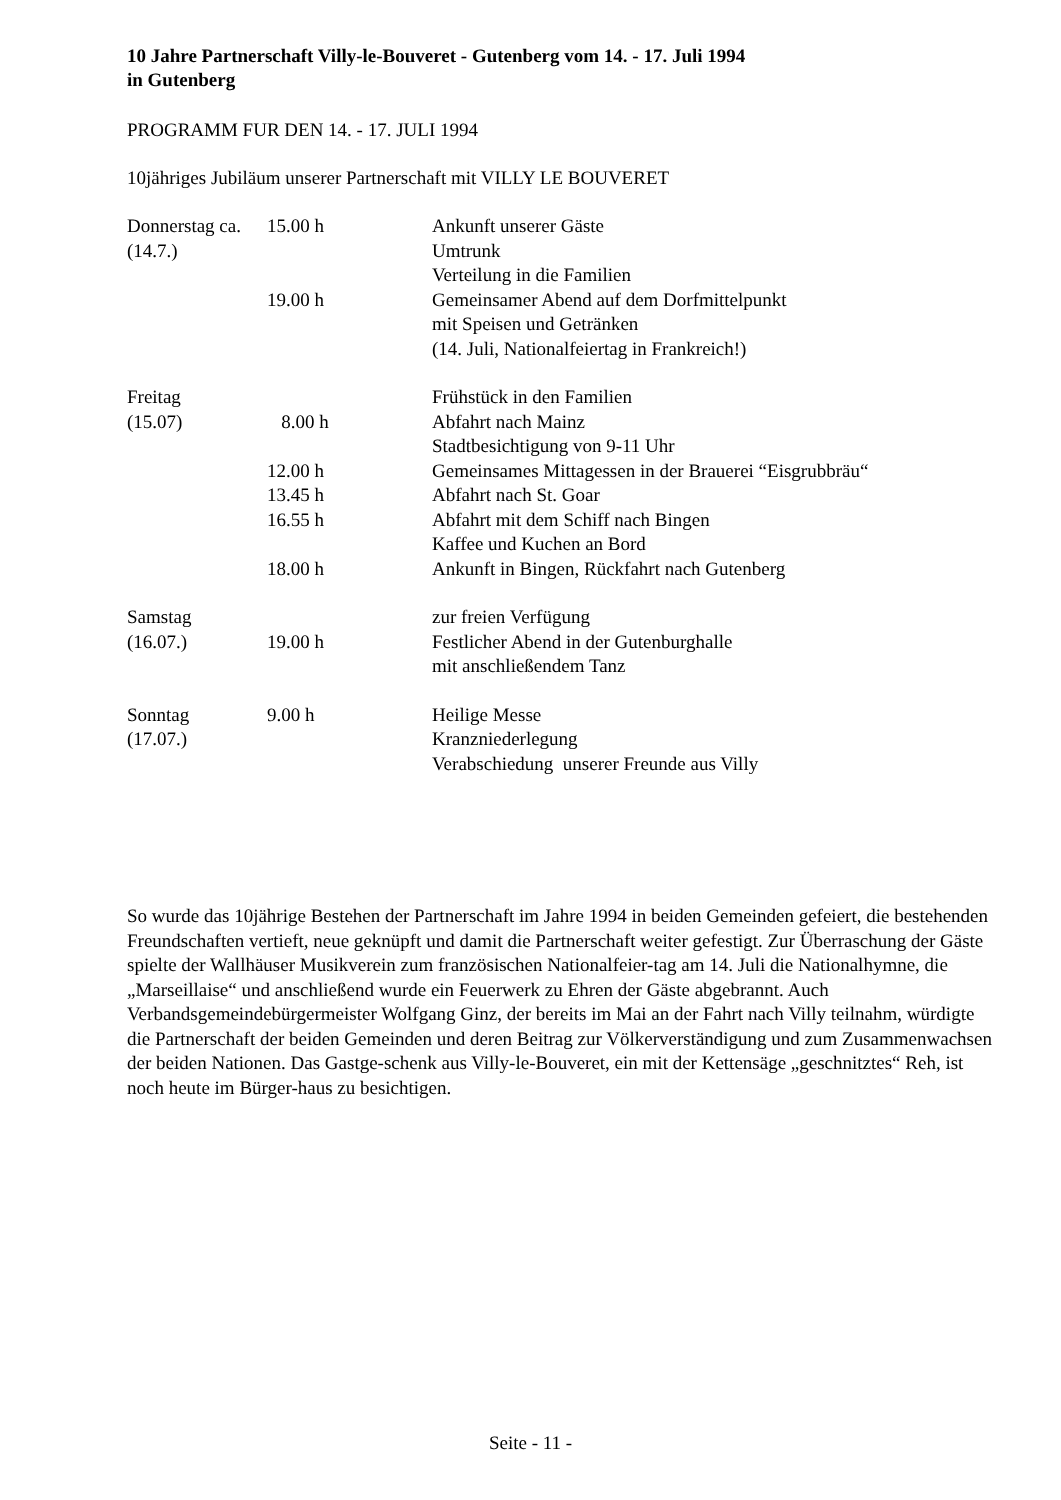10 Jahre Partnerschaft Villy-le-Bouveret - Gutenberg vom 14. - 17. Juli 1994
in Gutenberg
PROGRAMM FUR DEN 14. - 17. JULI 1994
10jähriges Jubiläum unserer Partnerschaft mit VILLY LE BOUVERET
| Donnerstag ca. | 15.00 h | Ankunft unserer Gäste |
| (14.7.) | | Umtrunk |
| | | Verteilung in die Familien |
| | 19.00 h | Gemeinsamer Abend auf dem Dorfmittelpunkt |
| | | mit Speisen und Getränken |
| | | (14. Juli, Nationalfeiertag in Frankreich!) |
| Freitag | | Frühstück in den Familien |
| (15.07) | 8.00 h | Abfahrt nach Mainz |
| | | Stadtbesichtigung von 9-11 Uhr |
| | 12.00 h | Gemeinsames Mittagessen in der Brauerei “Eisgrubbräu“ |
| | 13.45 h | Abfahrt nach St. Goar |
| | 16.55 h | Abfahrt mit dem Schiff nach Bingen |
| | | Kaffee und Kuchen an Bord |
| | 18.00 h | Ankunft in Bingen, Rückfahrt nach Gutenberg |
| Samstag | | zur freien Verfügung |
| (16.07.) | 19.00 h | Festlicher Abend in der Gutenburghalle |
| | | mit anschließendem Tanz |
| Sonntag | 9.00 h | Heilige Messe |
| (17.07.) | | Kranzniederlegung |
| | | Verabschiedung unserer Freunde aus Villy |
So wurde das 10jährige Bestehen der Partnerschaft im Jahre 1994 in beiden Gemeinden gefeiert, die bestehenden Freundschaften vertieft, neue geknüpft und damit die Partnerschaft weiter gefestigt. Zur Überraschung der Gäste spielte der Wallhäuser Musikverein zum französischen Nationalfeier-tag am 14. Juli die Nationalhymne, die „Marseillaise“ und anschließend wurde ein Feuerwerk zu Ehren der Gäste abgebrannt. Auch Verbandsgemeindebürgermeister Wolfgang Ginz, der bereits im Mai an der Fahrt nach Villy teilnahm, würdigte die Partnerschaft der beiden Gemeinden und deren Beitrag zur Völkerverständigung und zum Zusammenwachsen der beiden Nationen. Das Gastge-schenk aus Villy-le-Bouveret, ein mit der Kettensäge „geschnitztes“ Reh, ist noch heute im Bürger-haus zu besichtigen.
Seite - 11 -